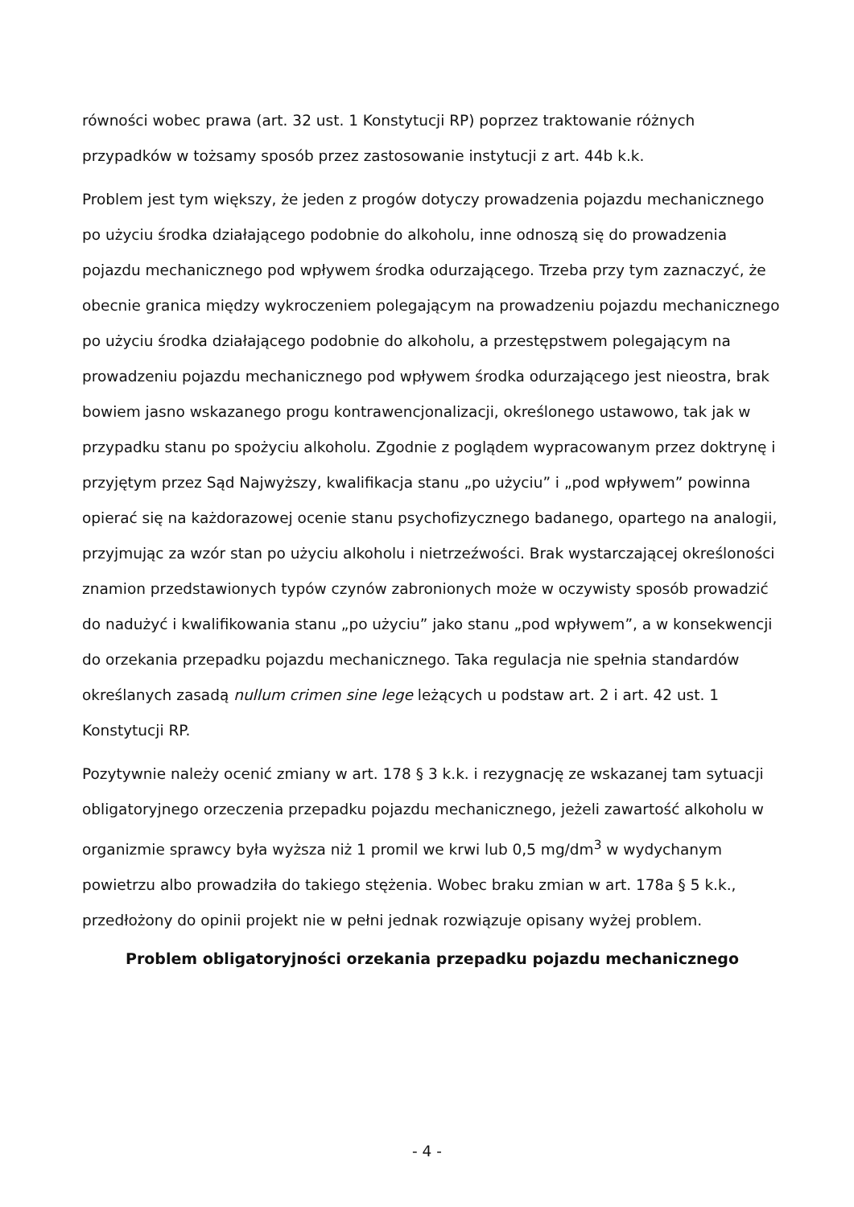równości wobec prawa (art. 32 ust. 1 Konstytucji RP) poprzez traktowanie różnych przypadków w tożsamy sposób przez zastosowanie instytucji z art. 44b k.k.
Problem jest tym większy, że jeden z progów dotyczy prowadzenia pojazdu mechanicznego po użyciu środka działającego podobnie do alkoholu, inne odnoszą się do prowadzenia pojazdu mechanicznego pod wpływem środka odurzającego. Trzeba przy tym zaznaczyć, że obecnie granica między wykroczeniem polegającym na prowadzeniu pojazdu mechanicznego po użyciu środka działającego podobnie do alkoholu, a przestępstwem polegającym na prowadzeniu pojazdu mechanicznego pod wpływem środka odurzającego jest nieostra, brak bowiem jasno wskazanego progu kontrawencjonalizacji, określonego ustawowo, tak jak w przypadku stanu po spożyciu alkoholu. Zgodnie z poglądem wypracowanym przez doktrynę i przyjętym przez Sąd Najwyższy, kwalifikacja stanu „po użyciu” i „pod wpływem” powinna opierać się na każdorazowej ocenie stanu psychofizycznego badanego, opartego na analogii, przyjmując za wzór stan po użyciu alkoholu i nietrzeźwości. Brak wystarczającej określoności znamion przedstawionych typów czynów zabronionych może w oczywisty sposób prowadzić do nadużyć i kwalifikowania stanu „po użyciu” jako stanu „pod wpływem”, a w konsekwencji do orzekania przepadku pojazdu mechanicznego. Taka regulacja nie spełnia standardów określanych zasadą nullum crimen sine lege leżących u podstaw art. 2 i art. 42 ust. 1 Konstytucji RP.
Pozytywnie należy ocenić zmiany w art. 178 § 3 k.k. i rezygnację ze wskazanej tam sytuacji obligatoryjnego orzeczenia przepadku pojazdu mechanicznego, jeżeli zawartość alkoholu w organizmie sprawcy była wyższa niż 1 promil we krwi lub 0,5 mg/dm<sup>3</sup> w wydychanym powietrzu albo prowadziła do takiego stężenia. Wobec braku zmian w art. 178a § 5 k.k., przedłożony do opinii projekt nie w pełni jednak rozwiązuje opisany wyżej problem.
Problem obligatoryjności orzekania przepadku pojazdu mechanicznego
- 4 -